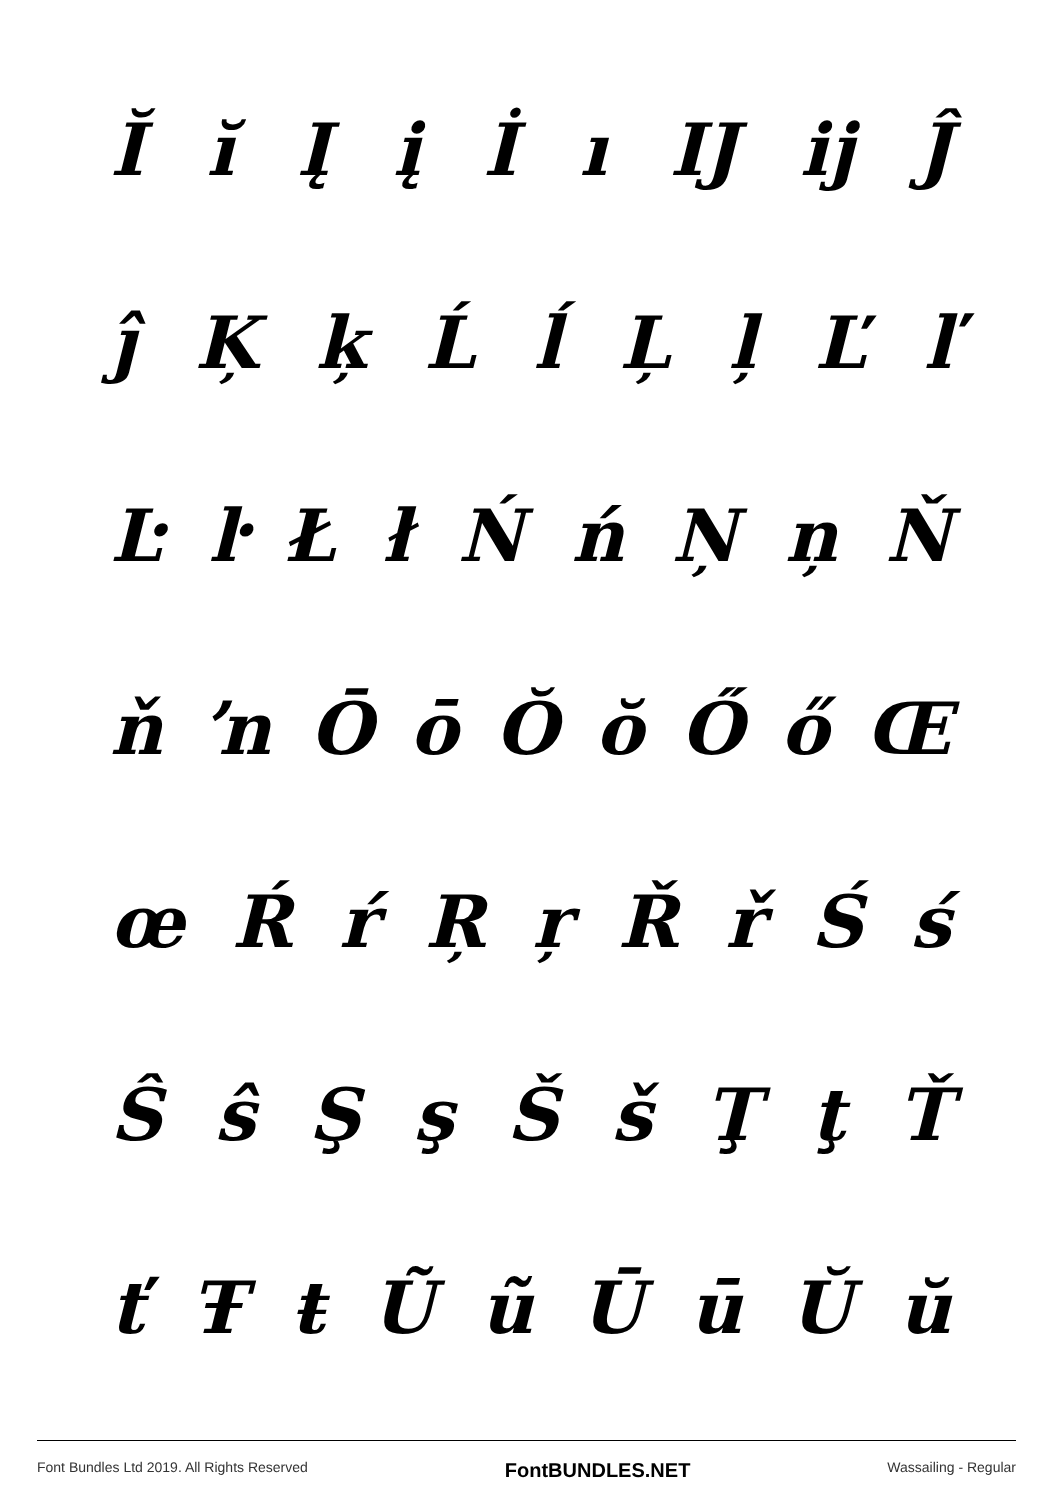Ĭ ĭ Į į İ ı Ĳ ĳ Ĵ
ĵ Ķ ķ Ĺ ĺ Ļ ļ Ľ ľ
Ŀ ŀ Ł ł Ń ń Ņ ņ Ň
ň ŉ Ō ō Ŏ ŏ Ő ő Œ
œ Ŕ ŕ Ŗ ŗ Ř ř Ś ś
Ŝ ŝ Ş ş Š š Ţ ţ Ť
ť Ŧ ŧ Ũ ũ Ū ū Ŭ ŭ
Font Bundles Ltd 2019. All Rights Reserved FontBUNDLES.NET Wassailing - Regular